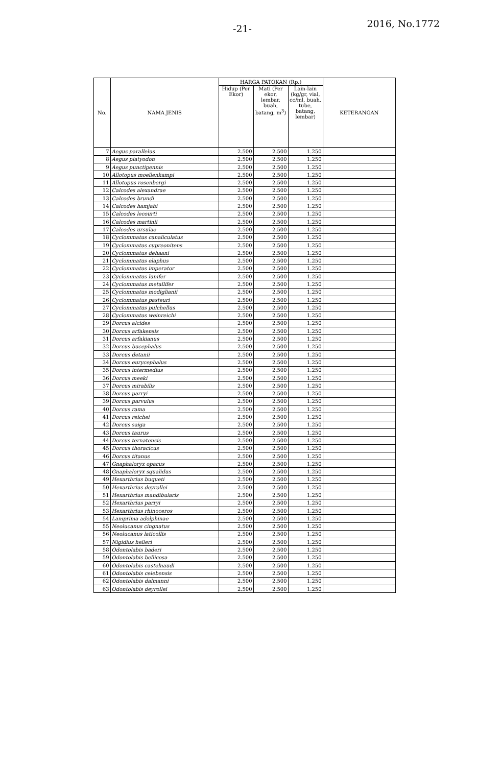-21- 2016, No.1772
| No. | NAMA JENIS | HARGA PATOKAN (Rp.) | | | KETERANGAN |
| --- | --- | --- | --- | --- | --- |
| | | Hidup (Per Ekor) | Mati (Per ekor, lembar, buah, batang, m<sup>3</sup>) | Lain-lain (kg/gr, vial, cc/ml, buah, tube, batang, lembar) | |
| 7 | Aegus parallelus | 2.500 | 2.500 | 1.250 | |
| 8 | Aegus platyodon | 2.500 | 2.500 | 1.250 | |
| 9 | Aegus punctipennis | 2.500 | 2.500 | 1.250 | |
| 10 | Allotopus moellenkampi | 2.500 | 2.500 | 1.250 | |
| 11 | Allotopus rosenbergi | 2.500 | 2.500 | 1.250 | |
| 12 | Calcodes alexandrae | 2.500 | 2.500 | 1.250 | |
| 13 | Calcodes brundi | 2.500 | 2.500 | 1.250 | |
| 14 | Calcodes hamjahi | 2.500 | 2.500 | 1.250 | |
| 15 | Calcodes lecourti | 2.500 | 2.500 | 1.250 | |
| 16 | Calcodes martinii | 2.500 | 2.500 | 1.250 | |
| 17 | Calcodes ursulae | 2.500 | 2.500 | 1.250 | |
| 18 | Cyclommatus canaliculatus | 2.500 | 2.500 | 1.250 | |
| 19 | Cyclommatus cupreonitens | 2.500 | 2.500 | 1.250 | |
| 20 | Cyclommatus dehaani | 2.500 | 2.500 | 1.250 | |
| 21 | Cyclommatus elaphus | 2.500 | 2.500 | 1.250 | |
| 22 | Cyclommatus imperator | 2.500 | 2.500 | 1.250 | |
| 23 | Cyclommatus lunifer | 2.500 | 2.500 | 1.250 | |
| 24 | Cyclommatus metallifer | 2.500 | 2.500 | 1.250 | |
| 25 | Cyclommatus modiglianii | 2.500 | 2.500 | 1.250 | |
| 26 | Cyclommatus pasteuri | 2.500 | 2.500 | 1.250 | |
| 27 | Cyclommatus pulchellus | 2.500 | 2.500 | 1.250 | |
| 28 | Cyclommatus weinreichi | 2.500 | 2.500 | 1.250 | |
| 29 | Dorcus alcides | 2.500 | 2.500 | 1.250 | |
| 30 | Dorcus arfakensis | 2.500 | 2.500 | 1.250 | |
| 31 | Dorcus arfakianus | 2.500 | 2.500 | 1.250 | |
| 32 | Dorcus bucephalus | 2.500 | 2.500 | 1.250 | |
| 33 | Dorcus detanii | 2.500 | 2.500 | 1.250 | |
| 34 | Dorcus eurycephalus | 2.500 | 2.500 | 1.250 | |
| 35 | Dorcus intermedius | 2.500 | 2.500 | 1.250 | |
| 36 | Dorcus meeki | 2.500 | 2.500 | 1.250 | |
| 37 | Dorcus mirabilis | 2.500 | 2.500 | 1.250 | |
| 38 | Dorcus parryi | 2.500 | 2.500 | 1.250 | |
| 39 | Dorcus parvulus | 2.500 | 2.500 | 1.250 | |
| 40 | Dorcus rama | 2.500 | 2.500 | 1.250 | |
| 41 | Dorcus reichei | 2.500 | 2.500 | 1.250 | |
| 42 | Dorcus saiga | 2.500 | 2.500 | 1.250 | |
| 43 | Dorcus taurus | 2.500 | 2.500 | 1.250 | |
| 44 | Dorcus ternatensis | 2.500 | 2.500 | 1.250 | |
| 45 | Dorcus thoracicus | 2.500 | 2.500 | 1.250 | |
| 46 | Dorcus titanus | 2.500 | 2.500 | 1.250 | |
| 47 | Gnaphaloryx opacus | 2.500 | 2.500 | 1.250 | |
| 48 | Gnaphaloryx squalidus | 2.500 | 2.500 | 1.250 | |
| 49 | Hexarthrius buqueti | 2.500 | 2.500 | 1.250 | |
| 50 | Hexarthrius deyrollei | 2.500 | 2.500 | 1.250 | |
| 51 | Hexarthrius mandibularis | 2.500 | 2.500 | 1.250 | |
| 52 | Hexarthrius parryi | 2.500 | 2.500 | 1.250 | |
| 53 | Hexarthrius rhinoceros | 2.500 | 2.500 | 1.250 | |
| 54 | Lamprima adolphinae | 2.500 | 2.500 | 1.250 | |
| 55 | Neolucanus cingnatus | 2.500 | 2.500 | 1.250 | |
| 56 | Neolucanus laticollis | 2.500 | 2.500 | 1.250 | |
| 57 | Nigidius helleri | 2.500 | 2.500 | 1.250 | |
| 58 | Odontolabis baderi | 2.500 | 2.500 | 1.250 | |
| 59 | Odontolabis bellicosa | 2.500 | 2.500 | 1.250 | |
| 60 | Odontolabis castelnaudi | 2.500 | 2.500 | 1.250 | |
| 61 | Odontolabis celebensis | 2.500 | 2.500 | 1.250 | |
| 62 | Odontolabis dalmanni | 2.500 | 2.500 | 1.250 | |
| 63 | Odontolabis deyrollei | 2.500 | 2.500 | 1.250 | |